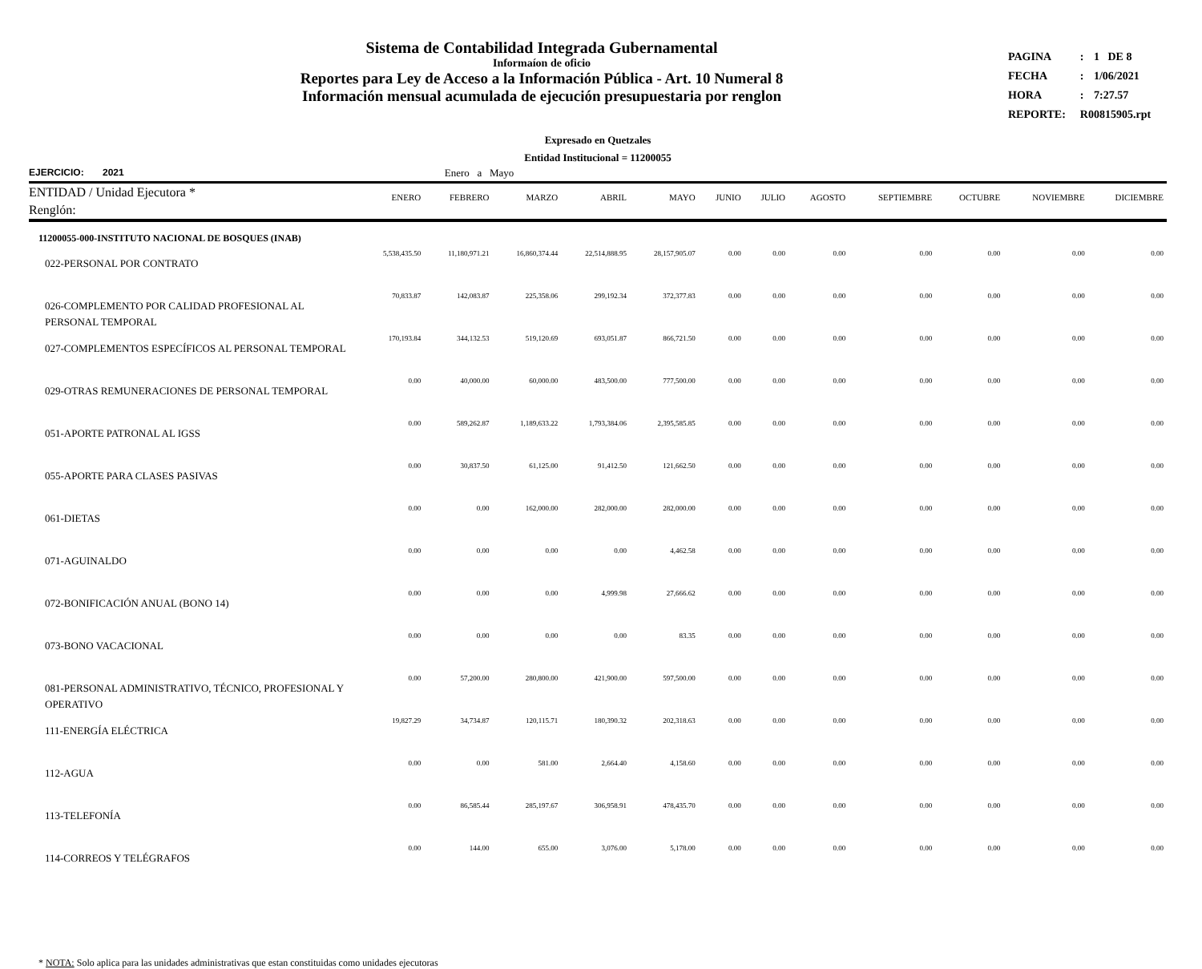Sistema de Contabilidad Integrada Gubernamental
Informaíon de oficio
Reportes para Ley de Acceso a la Información Pública - Art. 10 Numeral 8
Información mensual acumulada de ejecución presupuestaria por renglon
| PAGINA | : | 1 DE 8 |
| FECHA | : | 1/06/2021 |
| HORA | : | 7:27.57 |
| REPORTE: | R00815905.rpt | |
Expresado en Quetzales
Entidad Institucional = 11200055
EJERCICIO: 2021 Enero a Mayo
| ENTIDAD / Unidad Ejecutora * Renglón: | ENERO | FEBRERO | MARZO | ABRIL | MAYO | JUNIO | JULIO | AGOSTO | SEPTIEMBRE | OCTUBRE | NOVIEMBRE | DICIEMBRE |
| --- | --- | --- | --- | --- | --- | --- | --- | --- | --- | --- | --- | --- |
| 11200055-000-INSTITUTO NACIONAL DE BOSQUES (INAB) | | | | | | | | | | | | |
| 022-PERSONAL POR CONTRATO | 5,538,435.50 | 11,180,971.21 | 16,860,374.44 | 22,514,888.95 | 28,157,905.07 | 0.00 | 0.00 | 0.00 | 0.00 | 0.00 | 0.00 | 0.00 |
| 026-COMPLEMENTO POR CALIDAD PROFESIONAL AL PERSONAL TEMPORAL | 70,833.87 | 142,083.87 | 225,358.06 | 299,192.34 | 372,377.83 | 0.00 | 0.00 | 0.00 | 0.00 | 0.00 | 0.00 | 0.00 |
| 027-COMPLEMENTOS ESPECÍFICOS AL PERSONAL TEMPORAL | 170,193.84 | 344,132.53 | 519,120.69 | 693,051.87 | 866,721.50 | 0.00 | 0.00 | 0.00 | 0.00 | 0.00 | 0.00 | 0.00 |
| 029-OTRAS REMUNERACIONES DE PERSONAL TEMPORAL | 0.00 | 40,000.00 | 60,000.00 | 483,500.00 | 777,500.00 | 0.00 | 0.00 | 0.00 | 0.00 | 0.00 | 0.00 | 0.00 |
| 051-APORTE PATRONAL AL IGSS | 0.00 | 589,262.87 | 1,189,633.22 | 1,793,384.06 | 2,395,585.85 | 0.00 | 0.00 | 0.00 | 0.00 | 0.00 | 0.00 | 0.00 |
| 055-APORTE PARA CLASES PASIVAS | 0.00 | 30,837.50 | 61,125.00 | 91,412.50 | 121,662.50 | 0.00 | 0.00 | 0.00 | 0.00 | 0.00 | 0.00 | 0.00 |
| 061-DIETAS | 0.00 | 0.00 | 162,000.00 | 282,000.00 | 282,000.00 | 0.00 | 0.00 | 0.00 | 0.00 | 0.00 | 0.00 | 0.00 |
| 071-AGUINALDO | 0.00 | 0.00 | 0.00 | 0.00 | 4,462.58 | 0.00 | 0.00 | 0.00 | 0.00 | 0.00 | 0.00 | 0.00 |
| 072-BONIFICACIÓN ANUAL (BONO 14) | 0.00 | 0.00 | 0.00 | 4,999.98 | 27,666.62 | 0.00 | 0.00 | 0.00 | 0.00 | 0.00 | 0.00 | 0.00 |
| 073-BONO VACACIONAL | 0.00 | 0.00 | 0.00 | 0.00 | 83.35 | 0.00 | 0.00 | 0.00 | 0.00 | 0.00 | 0.00 | 0.00 |
| 081-PERSONAL ADMINISTRATIVO, TÉCNICO, PROFESIONAL Y OPERATIVO | 0.00 | 57,200.00 | 280,800.00 | 421,900.00 | 597,500.00 | 0.00 | 0.00 | 0.00 | 0.00 | 0.00 | 0.00 | 0.00 |
| 111-ENERGÍA ELÉCTRICA | 19,827.29 | 34,734.87 | 120,115.71 | 180,390.32 | 202,318.63 | 0.00 | 0.00 | 0.00 | 0.00 | 0.00 | 0.00 | 0.00 |
| 112-AGUA | 0.00 | 0.00 | 581.00 | 2,664.40 | 4,158.60 | 0.00 | 0.00 | 0.00 | 0.00 | 0.00 | 0.00 | 0.00 |
| 113-TELEFONÍA | 0.00 | 86,585.44 | 285,197.67 | 306,958.91 | 478,435.70 | 0.00 | 0.00 | 0.00 | 0.00 | 0.00 | 0.00 | 0.00 |
| 114-CORREOS Y TELÉGRAFOS | 0.00 | 144.00 | 655.00 | 3,076.00 | 5,178.00 | 0.00 | 0.00 | 0.00 | 0.00 | 0.00 | 0.00 | 0.00 |
* NOTA: Solo aplica para las unidades administrativas que estan constituidas como unidades ejecutoras